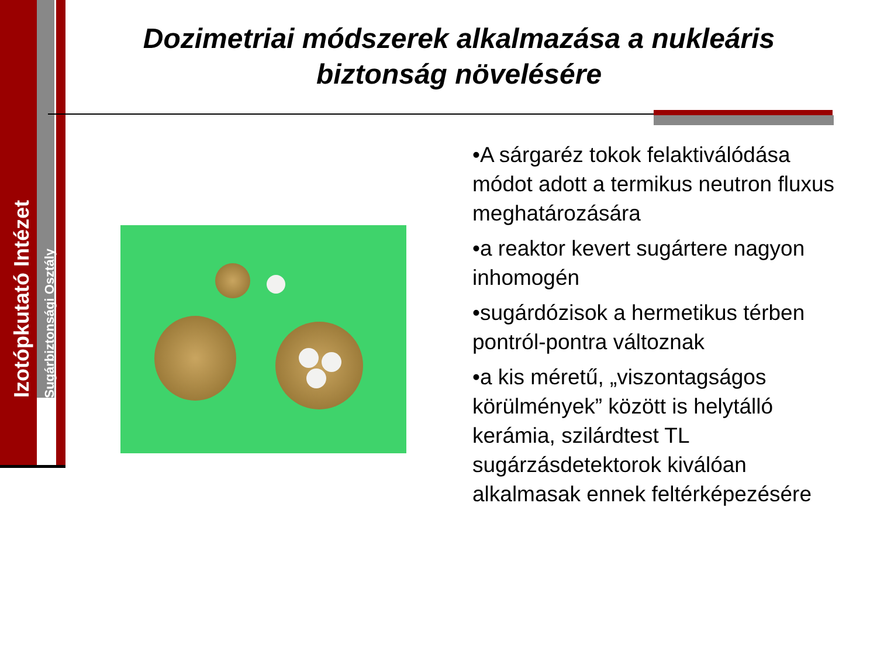Izotópkutató Intézet
Sugárbiztonsági Osztály
Dozimetriai módszerek alkalmazása a nukleáris biztonság növelésére
•A sárgaréz tokok felaktiválódása módot adott a termikus neutron fluxus meghatározására
•a reaktor kevert sugártere nagyon inhomogén
•sugárdózisok a hermetikus térben pontról-pontra változnak
•a kis méretű, „viszontagságos körülmények” között is helytálló kerámia, szilárdtest TL sugárzásdetektorok kiválóan alkalmasak ennek feltérképezésére